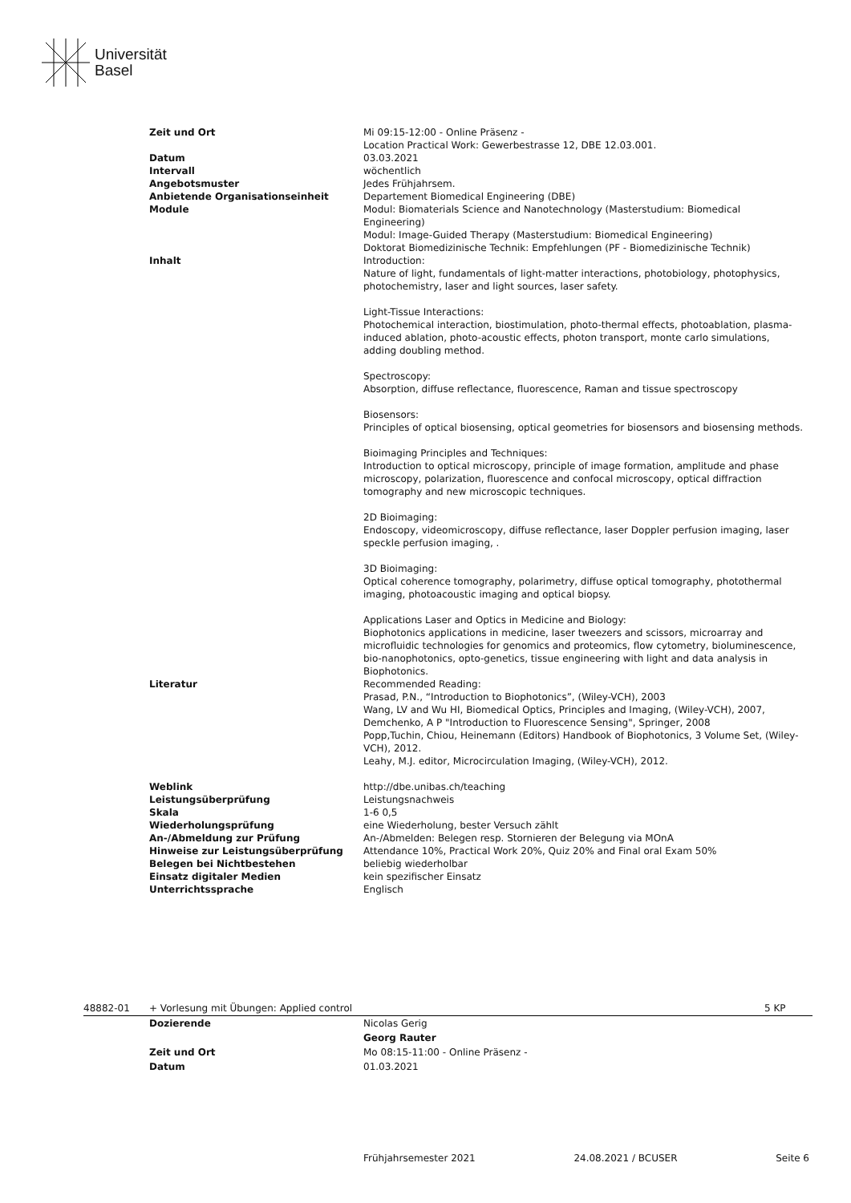Universität
Basel
| Zeit und Ort | Mi 09:15-12:00 - Online Präsenz - Location Practical Work: Gewerbestrasse 12, DBE 12.03.001. |
| Datum | 03.03.2021 |
| Intervall | wöchentlich |
| Angebotsmuster | Jedes Frühjahrsem. |
| Anbietende Organisationseinheit | Departement Biomedical Engineering (DBE) |
| Module | Modul: Biomaterials Science and Nanotechnology (Masterstudium: Biomedical Engineering) Modul: Image-Guided Therapy (Masterstudium: Biomedical Engineering) Doktorat Biomedizinische Technik: Empfehlungen (PF - Biomedizinische Technik) |
| Inhalt | Introduction: Nature of light, fundamentals of light-matter interactions, photobiology, photophysics, photochemistry, laser and light sources, laser safety. Light-Tissue Interactions: Photochemical interaction, biostimulation, photo-thermal effects, photoablation, plasma-induced ablation, photo-acoustic effects, photon transport, monte carlo simulations, adding doubling method. Spectroscopy: Absorption, diffuse reflectance, fluorescence, Raman and tissue spectroscopy Biosensors: Principles of optical biosensing, optical geometries for biosensors and biosensing methods. Bioimaging Principles and Techniques: Introduction to optical microscopy, principle of image formation, amplitude and phase microscopy, polarization, fluorescence and confocal microscopy, optical diffraction tomography and new microscopic techniques. 2D Bioimaging: Endoscopy, videomicroscopy, diffuse reflectance, laser Doppler perfusion imaging, laser speckle perfusion imaging, . 3D Bioimaging: Optical coherence tomography, polarimetry, diffuse optical tomography, photothermal imaging, photoacoustic imaging and optical biopsy. Applications Laser and Optics in Medicine and Biology: Biophotonics applications in medicine, laser tweezers and scissors, microarray and microfluidic technologies for genomics and proteomics, flow cytometry, bioluminescence, bio-nanophotonics, opto-genetics, tissue engineering with light and data analysis in Biophotonics. |
| Literatur | Recommended Reading: Prasad, P.N., “Introduction to Biophotonics”, (Wiley-VCH), 2003 Wang, LV and Wu HI, Biomedical Optics, Principles and Imaging, (Wiley-VCH), 2007, Demchenko, A P "Introduction to Fluorescence Sensing", Springer, 2008 Popp,Tuchin, Chiou, Heinemann (Editors) Handbook of Biophotonics, 3 Volume Set, (Wiley-VCH), 2012. Leahy, M.J. editor, Microcirculation Imaging, (Wiley-VCH), 2012. |
| Weblink | http://dbe.unibas.ch/teaching |
| Leistungsüberprüfung | Leistungsnachweis |
| Skala | 1-6 0,5 |
| Wiederholungsprüfung | eine Wiederholung, bester Versuch zählt |
| An-/Abmeldung zur Prüfung | An-/Abmelden: Belegen resp. Stornieren der Belegung via MOnA |
| Hinweise zur Leistungsüberprüfung | Attendance 10%, Practical Work 20%, Quiz 20% and Final oral Exam 50% |
| Belegen bei Nichtbestehen | beliebig wiederholbar |
| Einsatz digitaler Medien | kein spezifischer Einsatz |
| Unterrichtssprache | Englisch |
48882-01 + Vorlesung mit Übungen: Applied control 5 KP
| Dozierende | Nicolas Gerig |
| | Georg Rauter |
| Zeit und Ort | Mo 08:15-11:00 - Online Präsenz - |
| Datum | 01.03.2021 |
Frühjahrsemester 2021 24.08.2021 / BCUSER Seite 6